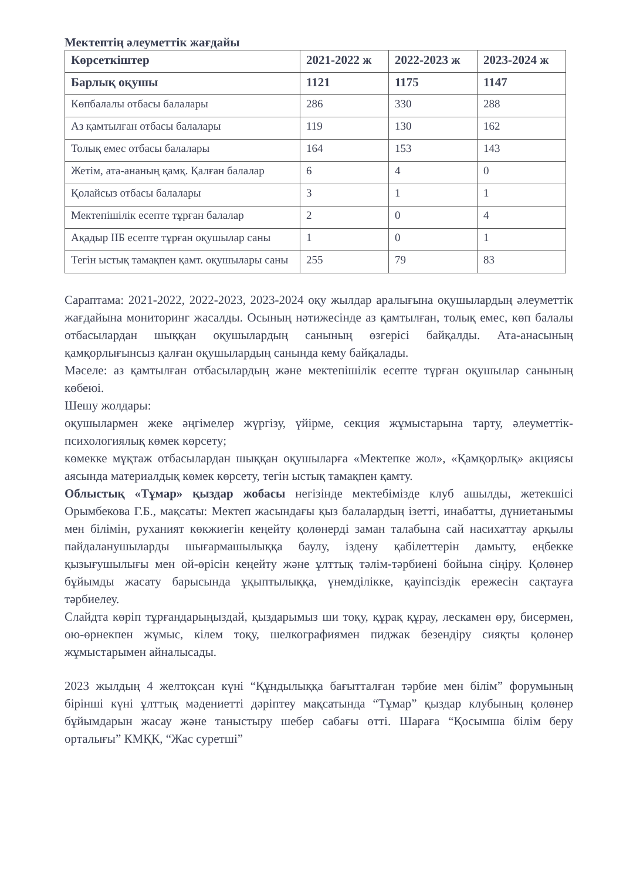Мектептің әлеуметтік жағдайы
| Көрсеткіштер | 2021-2022 ж | 2022-2023 ж | 2023-2024 ж |
| --- | --- | --- | --- |
| Барлық оқушы | 1121 | 1175 | 1147 |
| Көпбалалы отбасы балалары | 286 | 330 | 288 |
| Аз қамтылған отбасы балалары | 119 | 130 | 162 |
| Толық емес отбасы балалары | 164 | 153 | 143 |
| Жетім, ата-ананың қамқ. Қалған балалар | 6 | 4 | 0 |
| Қолайсыз отбасы балалары | 3 | 1 | 1 |
| Мектепішілік есепте тұрған балалар | 2 | 0 | 4 |
| Ақадыр ІІБ есепте тұрған оқушылар саны | 1 | 0 | 1 |
| Тегін ыстық тамақпен қамт. оқушылары саны | 255 | 79 | 83 |
Сараптама: 2021-2022, 2022-2023, 2023-2024 оқу жылдар аралығына оқушылардың әлеуметтік жағдайына мониторинг жасалды. Осының нәтижесінде аз қамтылған, толық емес, көп балалы отбасылардан шыққан оқушылардың санының өзгерісі байқалды. Ата-анасының қамқорлығынсыз қалған оқушылардың санында кему байқалады.
Мәселе: аз қамтылған отбасылардың және мектепішілік есепте тұрған оқушылар санының көбеюі.
Шешу жолдары:
оқушылармен жеке әңгімелер жүргізу, үйірме, секция жұмыстарына тарту, әлеуметтік-психологиялық көмек көрсету;
көмекке мұқтаж отбасылардан шыққан оқушыларға «Мектепке жол», «Қамқорлық» акциясы аясында материалдық көмек көрсету, тегін ыстық тамақпен қамту.
Облыстық «Тұмар» қыздар жобасы негізінде мектебімізде клуб ашылды, жетекшісі Орымбекова Г.Б., мақсаты: Мектеп жасындағы қыз балалардың ізетті, инабатты, дүниетанымы мен білімін, руханият көкжиегін кеңейту қолөнерді заман талабына сай насихаттау арқылы пайдаланушыларды шығармашылыққа баулу, іздену қабілеттерін дамыту, еңбекке қызығушылығы мен ой-өрісін кеңейту және ұлттық тәлім-тәрбиені бойына сіңіру. Қолөнер бұйымды жасату барысында ұқыптылыққа, үнемділікке, қауіпсіздік ережесін сақтауға тәрбиелеу.
Слайдта көріп тұрғандарыңыздай, қыздарымыз ши тоқу, құрақ құрау, лескамен өру, бисермен, ою-өрнекпен жұмыс, кілем тоқу, шелкографиямен пиджак безендіру сияқты қолөнер жұмыстарымен айналысады.
2023 жылдың 4 желтоқсан күні “Құндылыққа бағытталған тәрбие мен білім” форумының бірінші күні ұлттық мәдениетті дәріптеу мақсатында “Тұмар” қыздар клубының қолөнер бұйымдарын жасау және таныстыру шебер сабағы өтті. Шараға “Қосымша білім беру орталығы” КМҚК, “Жас суретші”